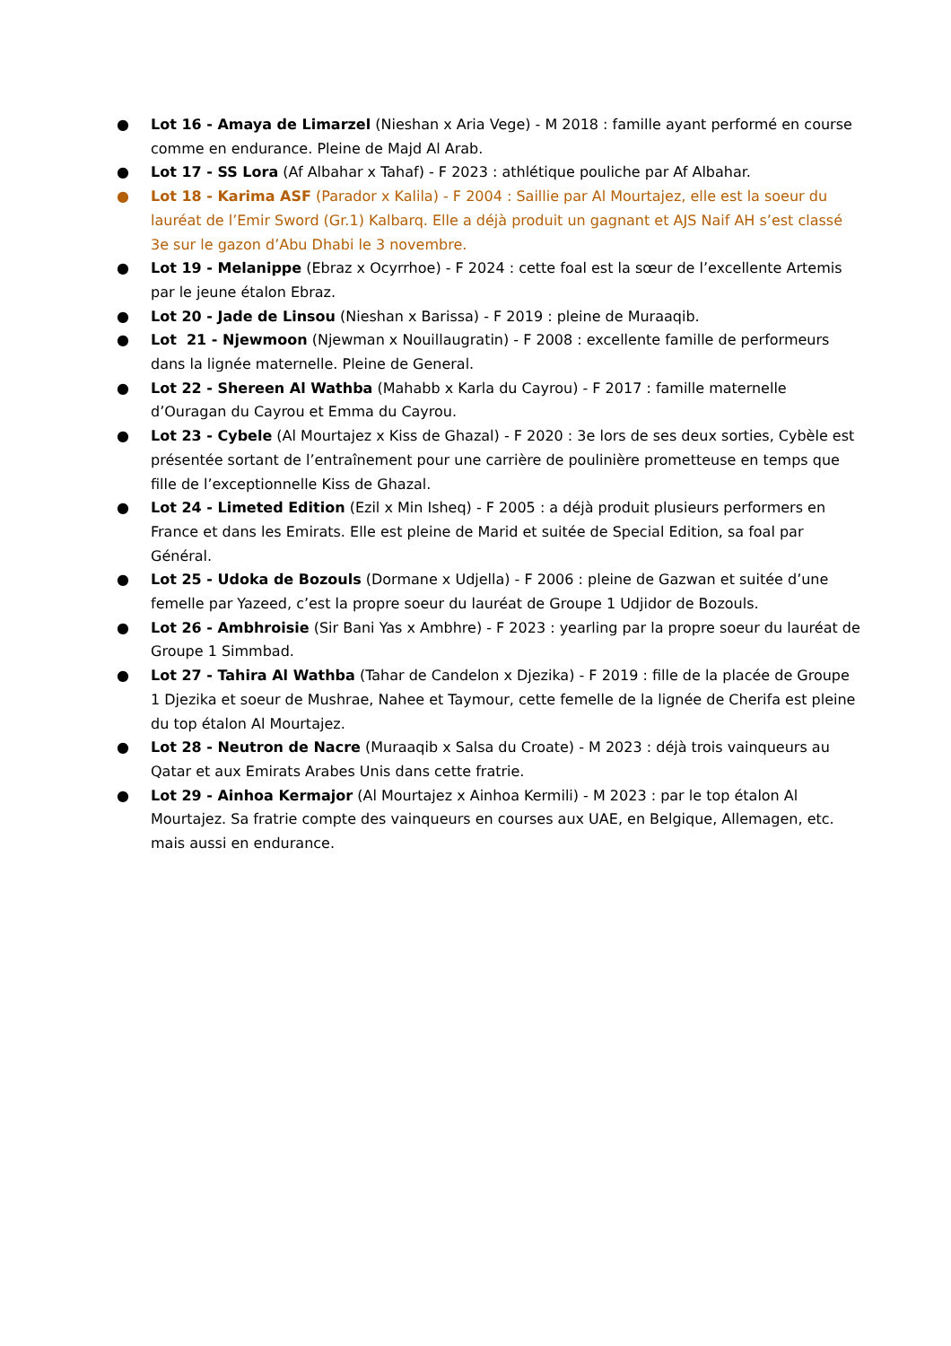● Lot 16 - Amaya de Limarzel (Nieshan x Aria Vege) - M 2018 : famille ayant performé en course comme en endurance. Pleine de Majd Al Arab.
● Lot 17 - SS Lora (Af Albahar x Tahaf) - F 2023 : athlétique pouliche par Af Albahar.
● Lot 18 - Karima ASF (Parador x Kalila) - F 2004 : Saillie par Al Mourtajez, elle est la soeur du lauréat de l’Emir Sword (Gr.1) Kalbarq. Elle a déjà produit un gagnant et AJS Naif AH s’est classé 3e sur le gazon d’Abu Dhabi le 3 novembre.
● Lot 19 - Melanippe (Ebraz x Ocyrrhoe) - F 2024 : cette foal est la sœur de l’excellente Artemis par le jeune étalon Ebraz.
● Lot 20 - Jade de Linsou (Nieshan x Barissa) - F 2019 : pleine de Muraaqib.
● Lot 21 - Njewmoon (Njewman x Nouillaugratin) - F 2008 : excellente famille de performeurs dans la lignée maternelle. Pleine de General.
● Lot 22 - Shereen Al Wathba (Mahabb x Karla du Cayrou) - F 2017 : famille maternelle d’Ouragan du Cayrou et Emma du Cayrou.
● Lot 23 - Cybele (Al Mourtajez x Kiss de Ghazal) - F 2020 : 3e lors de ses deux sorties, Cybèle est présentée sortant de l’entraînement pour une carrière de poulinière prometteuse en temps que fille de l’exceptionnelle Kiss de Ghazal.
● Lot 24 - Limeted Edition (Ezil x Min Isheq) - F 2005 : a déjà produit plusieurs performers en France et dans les Emirats. Elle est pleine de Marid et suitée de Special Edition, sa foal par Général.
● Lot 25 - Udoka de Bozouls (Dormane x Udjella) - F 2006 : pleine de Gazwan et suitée d’une femelle par Yazeed, c’est la propre soeur du lauréat de Groupe 1 Udjidor de Bozouls.
● Lot 26 - Ambhroisie (Sir Bani Yas x Ambhre) - F 2023 : yearling par la propre soeur du lauréat de Groupe 1 Simmbad.
● Lot 27 - Tahira Al Wathba (Tahar de Candelon x Djezika) - F 2019 : fille de la placée de Groupe 1 Djezika et soeur de Mushrae, Nahee et Taymour, cette femelle de la lignée de Cherifa est pleine du top étalon Al Mourtajez.
● Lot 28 - Neutron de Nacre (Muraaqib x Salsa du Croate) - M 2023 : déjà trois vainqueurs au Qatar et aux Emirats Arabes Unis dans cette fratrie.
● Lot 29 - Ainhoa Kermajor (Al Mourtajez x Ainhoa Kermili) - M 2023 : par le top étalon Al Mourtajez. Sa fratrie compte des vainqueurs en courses aux UAE, en Belgique, Allemagen, etc. mais aussi en endurance.